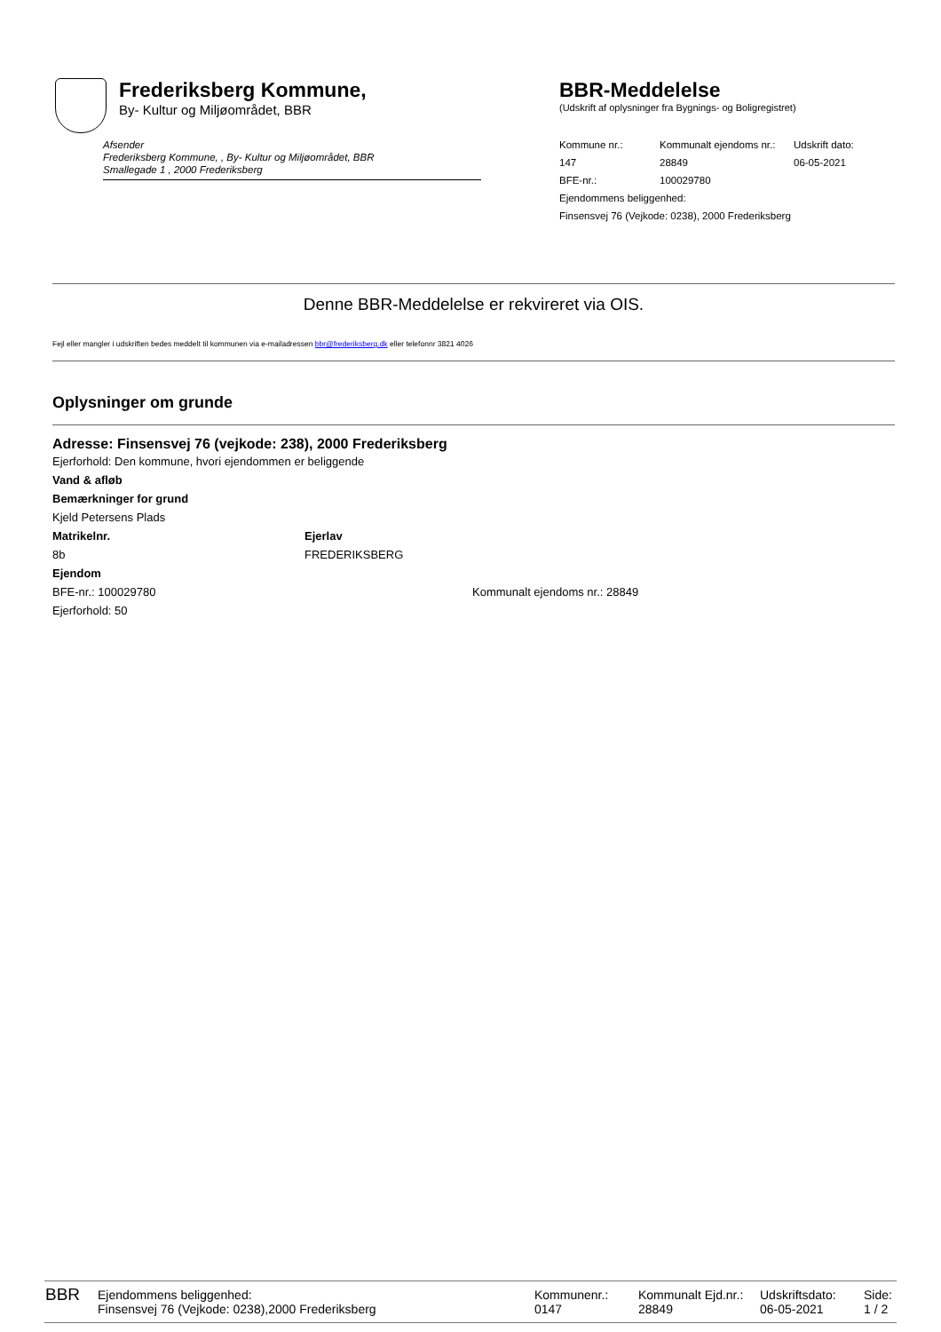Frederiksberg Kommune,
By- Kultur og Miljøområdet, BBR
Afsender
Frederiksberg Kommune, , By- Kultur og Miljøområdet, BBR
Smallegade 1 , 2000 Frederiksberg
BBR-Meddelelse
(Udskrift af oplysninger fra Bygnings- og Boligregistret)
| Kommune nr.: | Kommunalt ejendoms nr.: | Udskrift dato: |
| 147 | 28849 | 06-05-2021 |
| BFE-nr.: | 100029780 | |
| Ejendommens beliggenhed: | | |
| Finsensvej 76 (Vejkode: 0238), 2000 Frederiksberg | | |
Denne BBR-Meddelelse er rekvireret via OIS.
Fejl eller mangler i udskriften bedes meddelt til kommunen via e-mailadressen bbr@frederiksberg.dk eller telefonnr 3821 4026
Oplysninger om grunde
Adresse: Finsensvej 76 (vejkode: 238), 2000 Frederiksberg
Ejerforhold: Den kommune, hvori ejendommen er beliggende
Vand & afløb
Bemærkninger for grund
Kjeld Petersens Plads
| Matrikelnr. | Ejerlav |
| 8b | FREDERIKSBERG |
Ejendom
| BFE-nr.: 100029780 | Kommunalt ejendoms nr.: 28849 |
Ejerforhold: 50
| BBR | Ejendommens beliggenhed: Finsensvej 76 (Vejkode: 0238),2000 Frederiksberg | Kommunenr.: 0147 | Kommunalt Ejd.nr.: 28849 | Udskriftsdato: 06-05-2021 | Side: 1 / 2 |